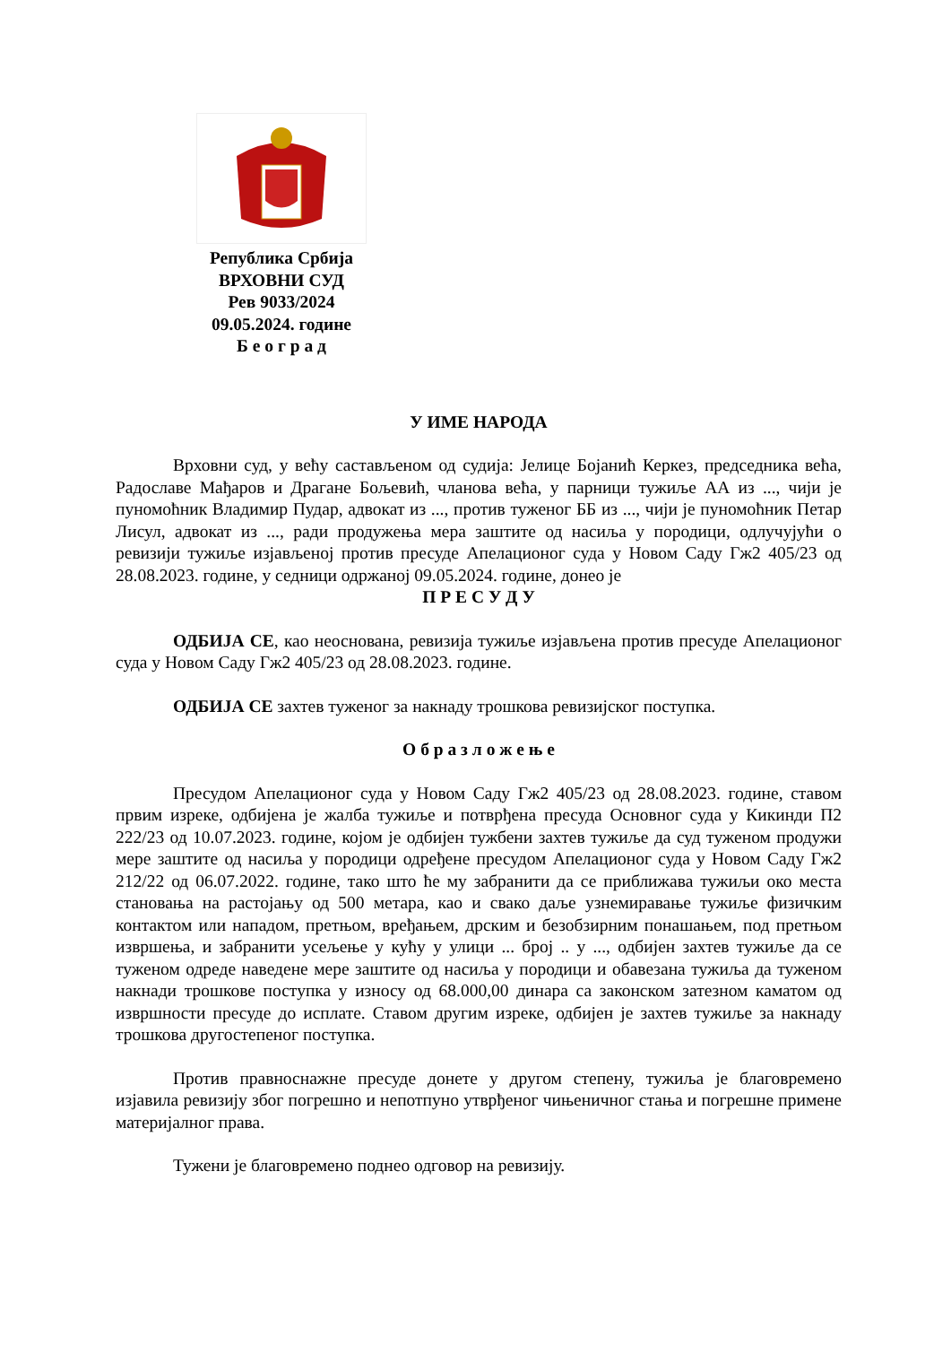Република Србија
ВРХОВНИ СУД
Рев 9033/2024
09.05.2024. године
Б е о г р а д
У ИМЕ НАРОДА
Врховни суд, у већу састављеном од судија: Јелице Бојанић Керкез, председника већа, Радославе Мађаров и Драгане Бољевић, чланова већа, у парници тужиље АА из ..., чији је пуномоћник Владимир Пудар, адвокат из ..., против туженог ББ из ..., чији је пуномоћник Петар Лисул, адвокат из ..., ради продужења мера заштите од насиља у породици, одлучујући о ревизији тужиље изјављеној против пресуде Апелационог суда у Новом Саду Гж2 405/23 од 28.08.2023. године, у седници одржаној 09.05.2024. године, донео је
П Р Е С У Д У
ОДБИЈА СЕ, као неоснована, ревизија тужиље изјављена против пресуде Апелационог суда у Новом Саду Гж2 405/23 од 28.08.2023. године.
ОДБИЈА СЕ захтев туженог за накнаду трошкова ревизијског поступка.
О б р а з л о ж е њ е
Пресудом Апелационог суда у Новом Саду Гж2 405/23 од 28.08.2023. године, ставом првим изреке, одбијена је жалба тужиље и потврђена пресуда Основног суда у Кикинди П2 222/23 од 10.07.2023. године, којом је одбијен тужбени захтев тужиље да суд туженом продужи мере заштите од насиља у породици одређене пресудом Апелационог суда у Новом Саду Гж2 212/22 од 06.07.2022. године, тако што ће му забранити да се приближава тужиљи око места становања на растојању од 500 метара, као и свако даље узнемиравање тужиље физичким контактом или нападом, претњом, вређањем, дрским и безобзирним понашањем, под претњом извршења, и забранити усељење у кућу у улици ... број .. у ..., одбијен захтев тужиље да се туженом одреде наведене мере заштите од насиља у породици и обавезана тужиља да туженом накнади трошкове поступка у износу од 68.000,00 динара са законском затезном каматом од извршности пресуде до исплате. Ставом другим изреке, одбијен је захтев тужиље за накнаду трошкова другостепеног поступка.
Против правноснажне пресуде донете у другом степену, тужиља је благовремено изјавила ревизију због погрешно и непотпуно утврђеног чињеничног стања и погрешне примене материјалног права.
Тужени је благовремено поднео одговор на ревизију.